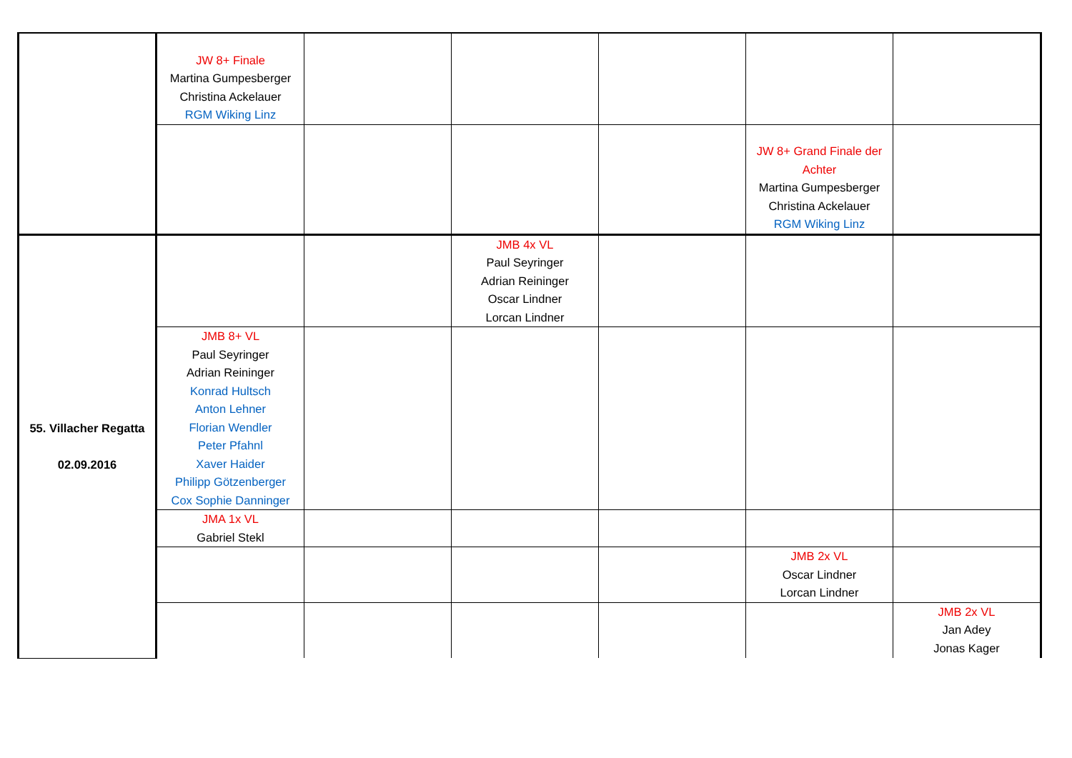| | JW 8+ Finale Martina Gumpesberger Christina Ackelauer RGM Wiking Linz | | | | | |
| | | | | | JW 8+ Grand Finale der Achter Martina Gumpesberger Christina Ackelauer RGM Wiking Linz | |
| 55. Villacher Regatta 02.09.2016 | | | JMB 4x VL Paul Seyringer Adrian Reininger Oscar Lindner Lorcan Lindner | | | |
| | JMB 8+ VL Paul Seyringer Adrian Reininger Konrad Hultsch Anton Lehner Florian Wendler Peter Pfahnl Xaver Haider Philipp Götzenberger Cox Sophie Danninger | | | | | |
| | JMA 1x VL Gabriel Stekl | | | | | |
| | | | | | JMB 2x VL Oscar Lindner Lorcan Lindner | |
| | | | | | | JMB 2x VL Jan Adey Jonas Kager |